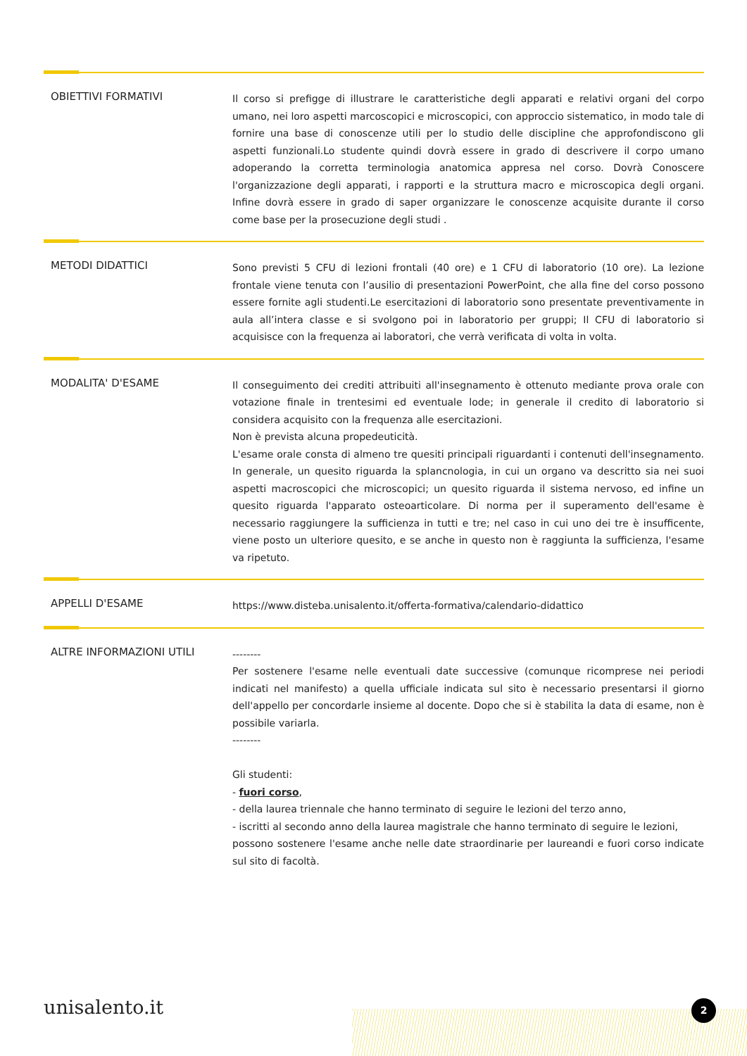OBIETTIVI FORMATIVI
Il corso si prefigge di illustrare le caratteristiche degli apparati e relativi organi del corpo umano, nei loro aspetti marcoscopici e microscopici, con approccio sistematico, in modo tale di fornire una base di conoscenze utili per lo studio delle discipline che approfondiscono gli aspetti funzionali.Lo studente quindi dovrà essere in grado di descrivere il corpo umano adoperando la corretta terminologia anatomica appresa nel corso. Dovrà Conoscere l'organizzazione degli apparati, i rapporti e la struttura macro e microscopica degli organi. Infine dovrà essere in grado di saper organizzare le conoscenze acquisite durante il corso come base per la prosecuzione degli studi .
METODI DIDATTICI
Sono previsti 5 CFU di lezioni frontali (40 ore) e 1 CFU di laboratorio (10 ore). La lezione frontale viene tenuta con l’ausilio di presentazioni PowerPoint, che alla fine del corso possono essere fornite agli studenti.Le esercitazioni di laboratorio sono presentate preventivamente in aula all’intera classe e si svolgono poi in laboratorio per gruppi; Il CFU di laboratorio si acquisisce con la frequenza ai laboratori, che verrà verificata di volta in volta.
MODALITA' D'ESAME
Il conseguimento dei crediti attribuiti all'insegnamento è ottenuto mediante prova orale con votazione finale in trentesimi ed eventuale lode; in generale il credito di laboratorio si considera acquisito con la frequenza alle esercitazioni.
Non è prevista alcuna propedeuticità.
L'esame orale consta di almeno tre quesiti principali riguardanti i contenuti dell'insegnamento. In generale, un quesito riguarda la splancnologia, in cui un organo va descritto sia nei suoi aspetti macroscopici che microscopici; un quesito riguarda il sistema nervoso, ed infine un quesito riguarda l'apparato osteoarticolare. Di norma per il superamento dell'esame è necessario raggiungere la sufficienza in tutti e tre; nel caso in cui uno dei tre è insufficente, viene posto un ulteriore quesito, e se anche in questo non è raggiunta la sufficienza, l'esame va ripetuto.
APPELLI D'ESAME
https://www.disteba.unisalento.it/offerta-formativa/calendario-didattico
ALTRE INFORMAZIONI UTILI
--------
Per sostenere l'esame nelle eventuali date successive (comunque ricomprese nei periodi indicati nel manifesto) a quella ufficiale indicata sul sito è necessario presentarsi il giorno dell'appello per concordarle insieme al docente. Dopo che si è stabilita la data di esame, non è possibile variarla.
--------
Gli studenti:
- fuori corso,
- della laurea triennale che hanno terminato di seguire le lezioni del terzo anno,
- iscritti al secondo anno della laurea magistrale che hanno terminato di seguire le lezioni,
possono sostenere l'esame anche nelle date straordinarie per laureandi e fuori corso indicate sul sito di facoltà.
unisalento.it 2